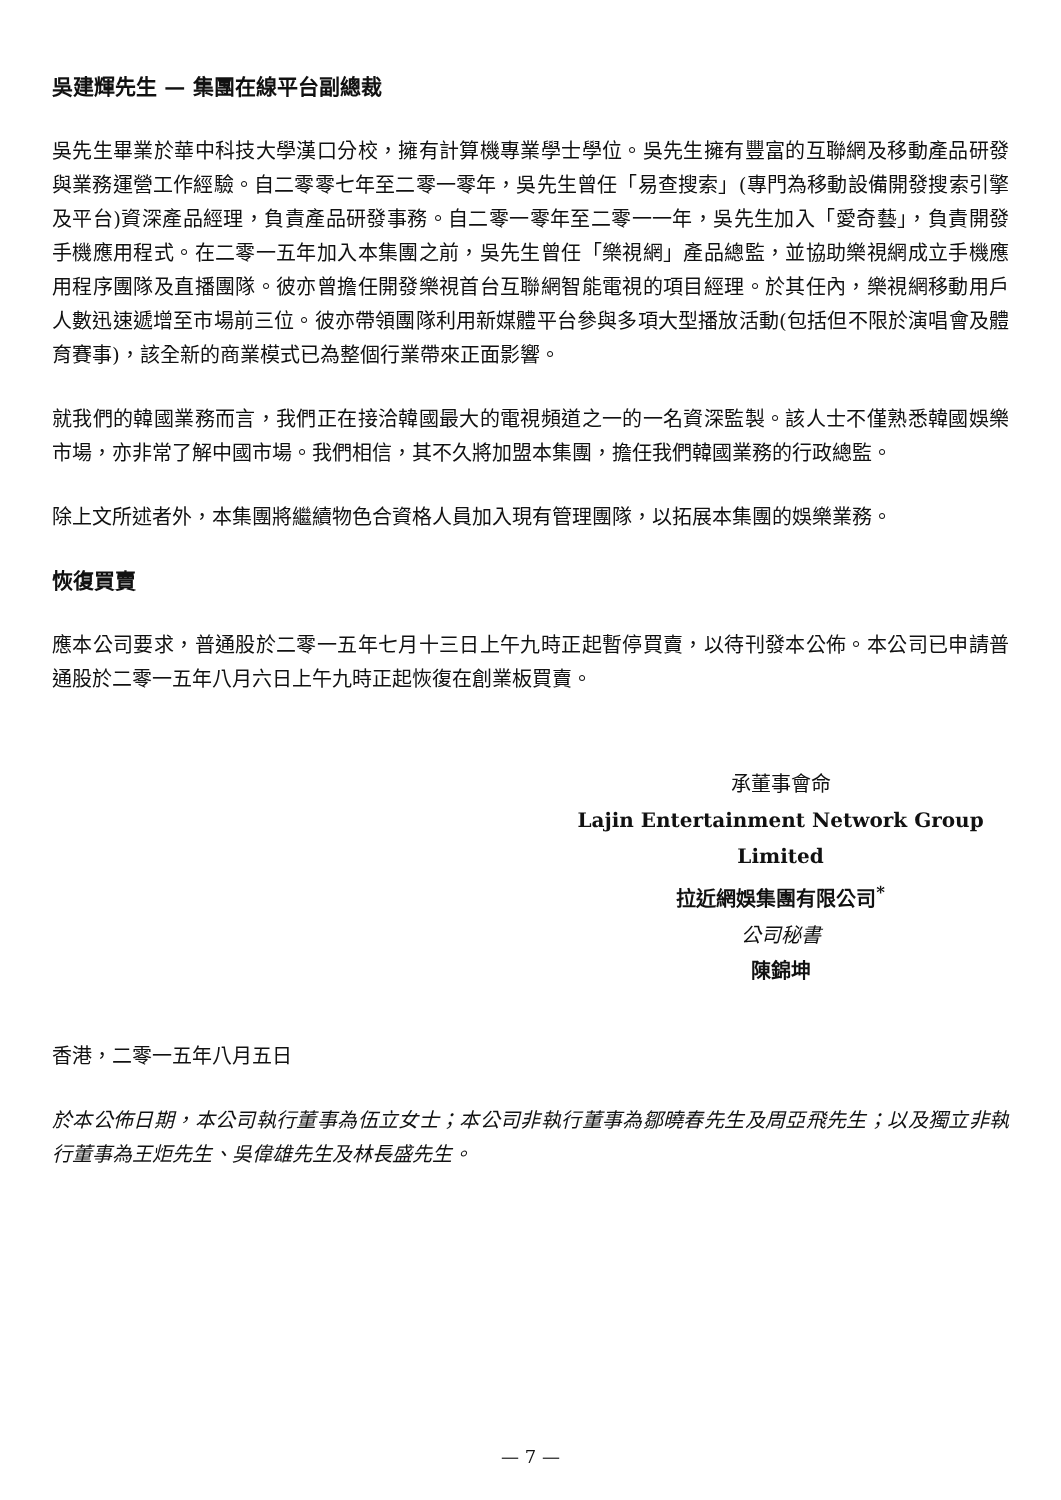吳建輝先生 — 集團在線平台副總裁
吳先生畢業於華中科技大學漢口分校，擁有計算機專業學士學位。吳先生擁有豐富的互聯網及移動產品研發與業務運營工作經驗。自二零零七年至二零一零年，吳先生曾任「易查搜索」(專門為移動設備開發搜索引擎及平台)資深產品經理，負責產品研發事務。自二零一零年至二零一一年，吳先生加入「愛奇藝」，負責開發手機應用程式。在二零一五年加入本集團之前，吳先生曾任「樂視網」產品總監，並協助樂視網成立手機應用程序團隊及直播團隊。彼亦曾擔任開發樂視首台互聯網智能電視的項目經理。於其任內，樂視網移動用戶人數迅速遞增至市場前三位。彼亦帶領團隊利用新媒體平台參與多項大型播放活動(包括但不限於演唱會及體育賽事)，該全新的商業模式已為整個行業帶來正面影響。
就我們的韓國業務而言，我們正在接洽韓國最大的電視頻道之一的一名資深監製。該人士不僅熟悉韓國娛樂市場，亦非常了解中國市場。我們相信，其不久將加盟本集團，擔任我們韓國業務的行政總監。
除上文所述者外，本集團將繼續物色合資格人員加入現有管理團隊，以拓展本集團的娛樂業務。
恢復買賣
應本公司要求，普通股於二零一五年七月十三日上午九時正起暫停買賣，以待刊發本公佈。本公司已申請普通股於二零一五年八月六日上午九時正起恢復在創業板買賣。
承董事會命
Lajin Entertainment Network Group Limited
拉近網娛集團有限公司<sup>*</sup>
公司秘書
陳錦坤
香港，二零一五年八月五日
於本公佈日期，本公司執行董事為伍立女士；本公司非執行董事為鄒曉春先生及周亞飛先生；以及獨立非執行董事為王炬先生、吳偉雄先生及林長盛先生。
— 7 —